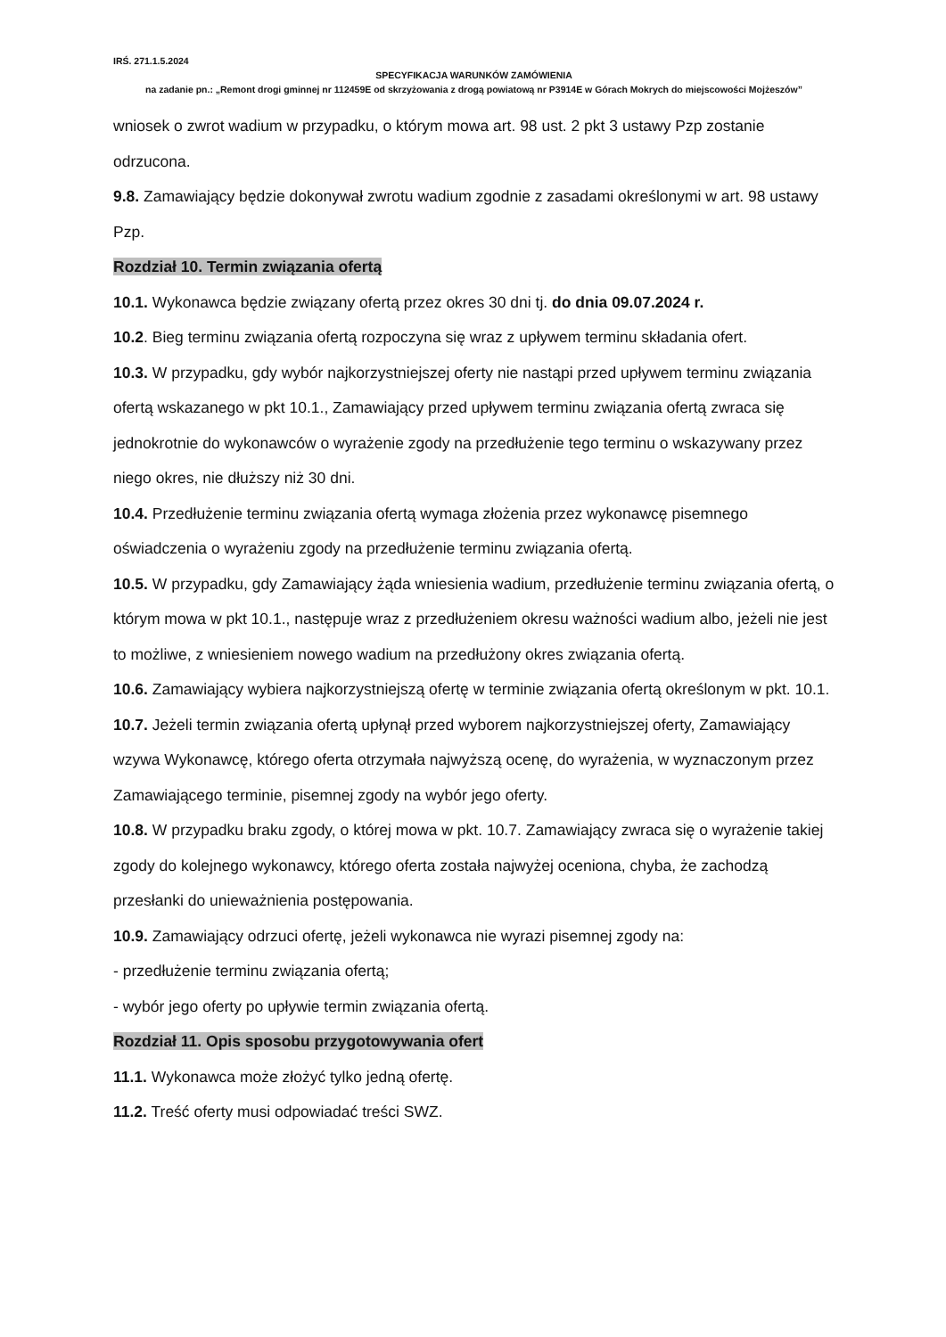IRŚ. 271.1.5.2024
SPECYFIKACJA WARUNKÓW ZAMÓWIENIA
na zadanie pn.: „Remont drogi gminnej nr 112459E od skrzyżowania z drogą powiatową nr P3914E w Górach Mokrych do miejscowości Mojżeszów”
wniosek o zwrot wadium w przypadku, o którym mowa art. 98 ust. 2 pkt 3 ustawy Pzp zostanie odrzucona.
9.8. Zamawiający będzie dokonywał zwrotu wadium zgodnie z zasadami określonymi w art. 98 ustawy Pzp.
Rozdział 10. Termin związania ofertą
10.1. Wykonawca będzie związany ofertą przez okres 30 dni tj. do dnia 09.07.2024 r.
10.2. Bieg terminu związania ofertą rozpoczyna się wraz z upływem terminu składania ofert.
10.3. W przypadku, gdy wybór najkorzystniejszej oferty nie nastąpi przed upływem terminu związania ofertą wskazanego w pkt 10.1., Zamawiający przed upływem terminu związania ofertą zwraca się jednokrotnie do wykonawców o wyrażenie zgody na przedłużenie tego terminu o wskazywany przez niego okres, nie dłuższy niż 30 dni.
10.4. Przedłużenie terminu związania ofertą wymaga złożenia przez wykonawcę pisemnego oświadczenia o wyrażeniu zgody na przedłużenie terminu związania ofertą.
10.5. W przypadku, gdy Zamawiający żąda wniesienia wadium, przedłużenie terminu związania ofertą, o którym mowa w pkt 10.1., następuje wraz z przedłużeniem okresu ważności wadium albo, jeżeli nie jest to możliwe, z wniesieniem nowego wadium na przedłużony okres związania ofertą.
10.6. Zamawiający wybiera najkorzystniejszą ofertę w terminie związania ofertą określonym w pkt. 10.1.
10.7. Jeżeli termin związania ofertą upłynął przed wyborem najkorzystniejszej oferty, Zamawiający wzywa Wykonawcę, którego oferta otrzymała najwyższą ocenę, do wyrażenia, w wyznaczonym przez Zamawiającego terminie, pisemnej zgody na wybór jego oferty.
10.8. W przypadku braku zgody, o której mowa w pkt. 10.7. Zamawiający zwraca się o wyrażenie takiej zgody do kolejnego wykonawcy, którego oferta została najwyżej oceniona, chyba, że zachodzą przesłanki do unieważnienia postępowania.
10.9. Zamawiający odrzuci ofertę, jeżeli wykonawca nie wyrazi pisemnej zgody na:
- przedłużenie terminu związania ofertą;
- wybór jego oferty po upływie termin związania ofertą.
Rozdział 11. Opis sposobu przygotowywania ofert
11.1. Wykonawca może złożyć tylko jedną ofertę.
11.2. Treść oferty musi odpowiadać treści SWZ.